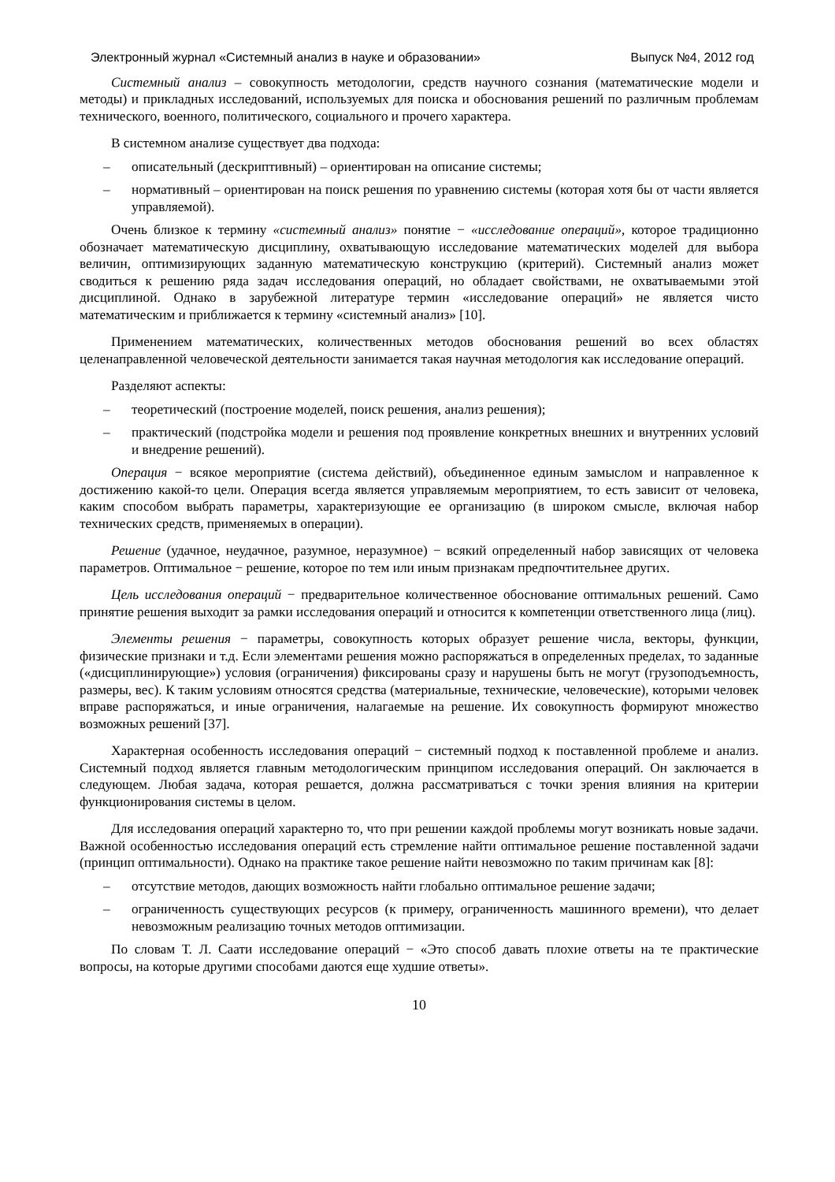Электронный журнал «Системный анализ в науке и образовании» Выпуск №4, 2012 год
Системный анализ – совокупность методологии, средств научного сознания (математические модели и методы) и прикладных исследований, используемых для поиска и обоснования решений по различным проблемам технического, военного, политического, социального и прочего характера.
В системном анализе существует два подхода:
– описательный (дескриптивный) – ориентирован на описание системы;
– нормативный – ориентирован на поиск решения по уравнению системы (которая хотя бы от части является управляемой).
Очень близкое к термину «системный анализ» понятие − «исследование операций», которое традиционно обозначает математическую дисциплину, охватывающую исследование математических моделей для выбора величин, оптимизирующих заданную математическую конструкцию (критерий). Системный анализ может сводиться к решению ряда задач исследования операций, но обладает свойствами, не охватываемыми этой дисциплиной. Однако в зарубежной литературе термин «исследование операций» не является чисто математическим и приближается к термину «системный анализ» [10].
Применением математических, количественных методов обоснования решений во всех областях целенаправленной человеческой деятельности занимается такая научная методология как исследование операций.
Разделяют аспекты:
– теоретический (построение моделей, поиск решения, анализ решения);
– практический (подстройка модели и решения под проявление конкретных внешних и внутренних условий и внедрение решений).
Операция − всякое мероприятие (система действий), объединенное единым замыслом и направленное к достижению какой-то цели. Операция всегда является управляемым мероприятием, то есть зависит от человека, каким способом выбрать параметры, характеризующие ее организацию (в широком смысле, включая набор технических средств, применяемых в операции).
Решение (удачное, неудачное, разумное, неразумное) − всякий определенный набор зависящих от человека параметров. Оптимальное − решение, которое по тем или иным признакам предпочтительнее других.
Цель исследования операций − предварительное количественное обоснование оптимальных решений. Само принятие решения выходит за рамки исследования операций и относится к компетенции ответственного лица (лиц).
Элементы решения − параметры, совокупность которых образует решение числа, векторы, функции, физические признаки и т.д. Если элементами решения можно распоряжаться в определенных пределах, то заданные («дисциплинирующие») условия (ограничения) фиксированы сразу и нарушены быть не могут (грузоподъемность, размеры, вес). К таким условиям относятся средства (материальные, технические, человеческие), которыми человек вправе распоряжаться, и иные ограничения, налагаемые на решение. Их совокупность формируют множество возможных решений [37].
Характерная особенность исследования операций − системный подход к поставленной проблеме и анализ. Системный подход является главным методологическим принципом исследования операций. Он заключается в следующем. Любая задача, которая решается, должна рассматриваться с точки зрения влияния на критерии функционирования системы в целом.
Для исследования операций характерно то, что при решении каждой проблемы могут возникать новые задачи. Важной особенностью исследования операций есть стремление найти оптимальное решение поставленной задачи (принцип оптимальности). Однако на практике такое решение найти невозможно по таким причинам как [8]:
– отсутствие методов, дающих возможность найти глобально оптимальное решение задачи;
– ограниченность существующих ресурсов (к примеру, ограниченность машинного времени), что делает невозможным реализацию точных методов оптимизации.
По словам Т. Л. Саати исследование операций − «Это способ давать плохие ответы на те практические вопросы, на которые другими способами даются еще худшие ответы».
10